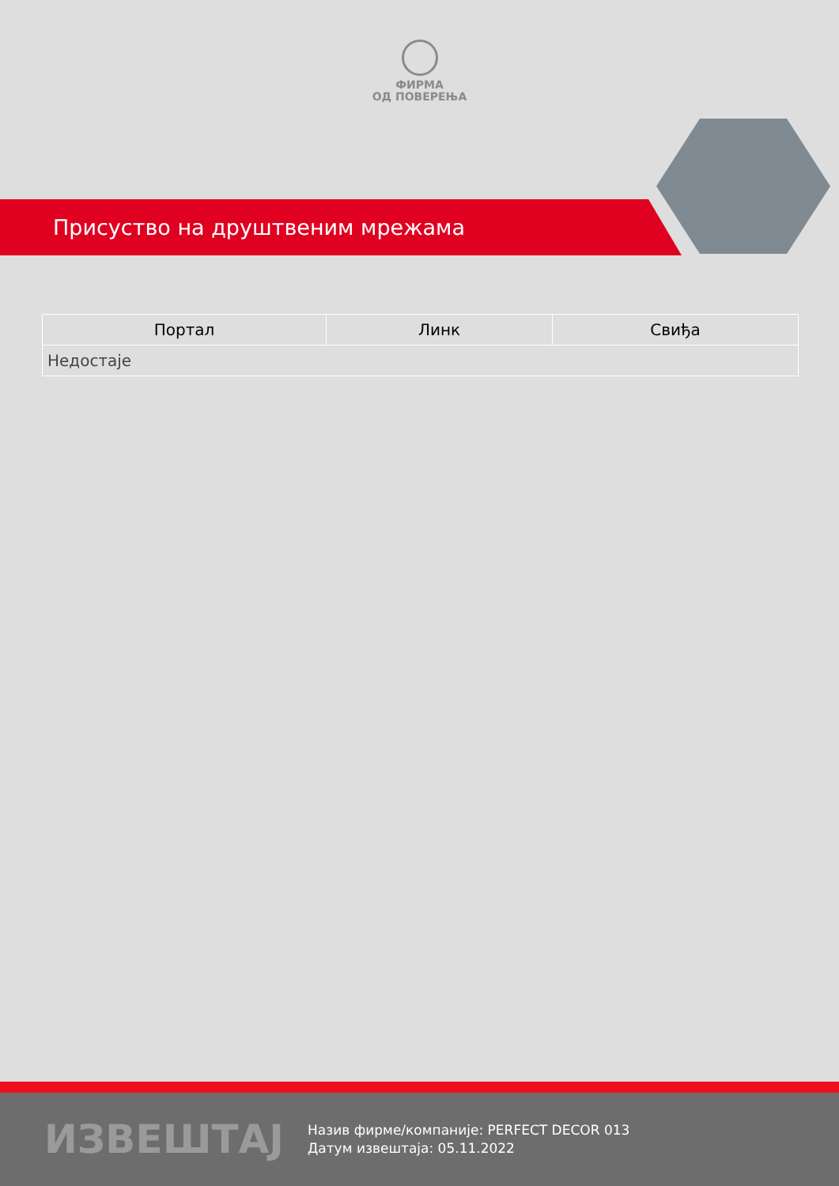ФИРМА
ОД ПОВЕРЕЊА
Присуство на друштвеним мрежама
| Портал | Линк | Свиђа |
| --- | --- | --- |
| Недостаје | | |
ИЗВЕШТАЈ
Назив фирме/компаније: PERFECT DECOR 013
Датум извештаја: 05.11.2022